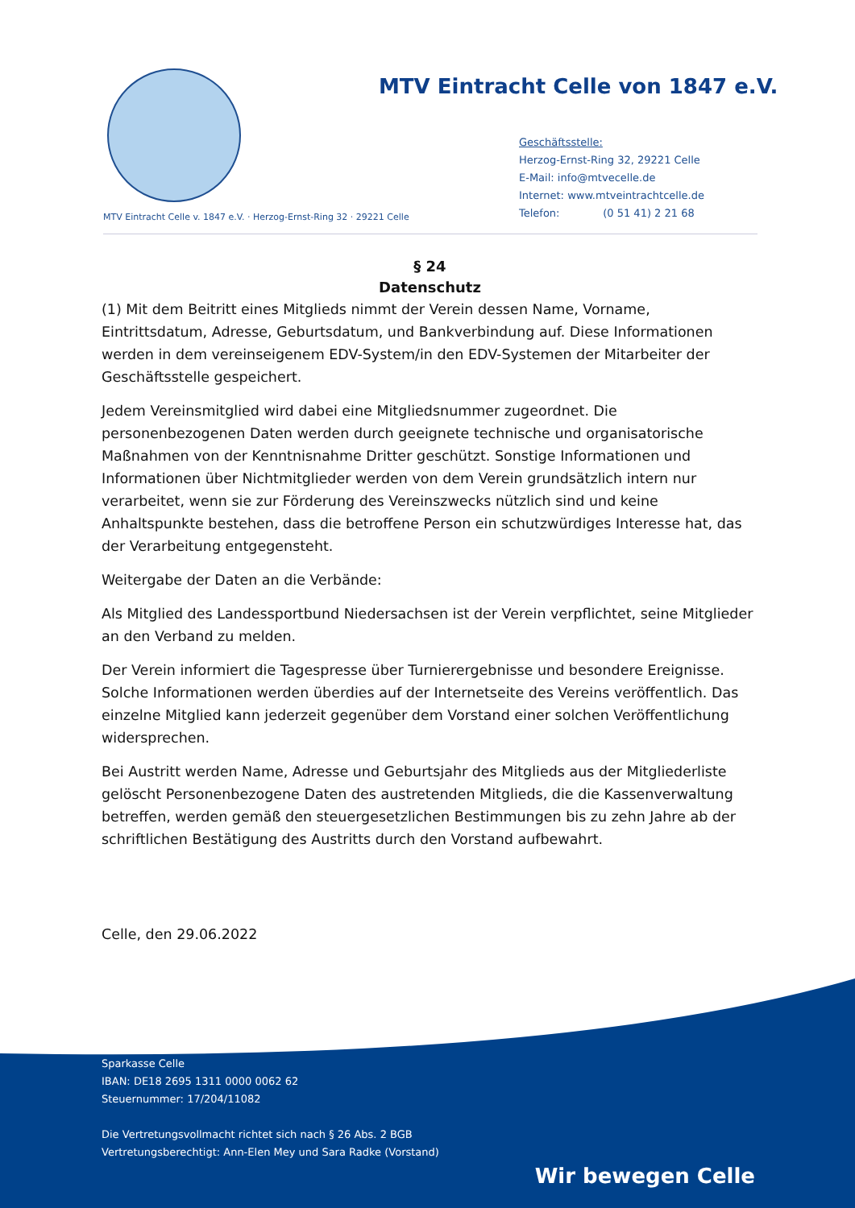MTV Eintracht Celle von 1847 e.V.
Geschäftsstelle:
Herzog-Ernst-Ring 32, 29221 Celle
E-Mail: info@mtvecelle.de
Internet: www.mtveintrachtcelle.de
Telefon: (0 51 41) 2 21 68
MTV Eintracht Celle v. 1847 e.V. · Herzog-Ernst-Ring 32 · 29221 Celle
§ 24
Datenschutz
(1) Mit dem Beitritt eines Mitglieds nimmt der Verein dessen Name, Vorname, Eintrittsdatum, Adresse, Geburtsdatum, und Bankverbindung auf. Diese Informationen werden in dem vereinseigenem EDV-System/in den EDV-Systemen der Mitarbeiter der Geschäftsstelle gespeichert.
Jedem Vereinsmitglied wird dabei eine Mitgliedsnummer zugeordnet. Die personenbezogenen Daten werden durch geeignete technische und organisatorische Maßnahmen von der Kenntnisnahme Dritter geschützt. Sonstige Informationen und Informationen über Nichtmitglieder werden von dem Verein grundsätzlich intern nur verarbeitet, wenn sie zur Förderung des Vereinszwecks nützlich sind und keine Anhaltspunkte bestehen, dass die betroffene Person ein schutzwürdiges Interesse hat, das der Verarbeitung entgegensteht.
Weitergabe der Daten an die Verbände:
Als Mitglied des Landessportbund Niedersachsen ist der Verein verpflichtet, seine Mitglieder an den Verband zu melden.
Der Verein informiert die Tagespresse über Turnierergebnisse und besondere Ereignisse. Solche Informationen werden überdies auf der Internetseite des Vereins veröffentlich. Das einzelne Mitglied kann jederzeit gegenüber dem Vorstand einer solchen Veröffentlichung widersprechen.
Bei Austritt werden Name, Adresse und Geburtsjahr des Mitglieds aus der Mitgliederliste gelöscht Personenbezogene Daten des austretenden Mitglieds, die die Kassenverwaltung betreffen, werden gemäß den steuergesetzlichen Bestimmungen bis zu zehn Jahre ab der schriftlichen Bestätigung des Austritts durch den Vorstand aufbewahrt.
Celle, den 29.06.2022
Sparkasse Celle
IBAN: DE18 2695 1311 0000 0062 62
Steuernummer: 17/204/11082
Die Vertretungsvollmacht richtet sich nach § 26 Abs. 2 BGB
Vertretungsberechtigt: Ann-Elen Mey und Sara Radke (Vorstand)
Wir bewegen Celle